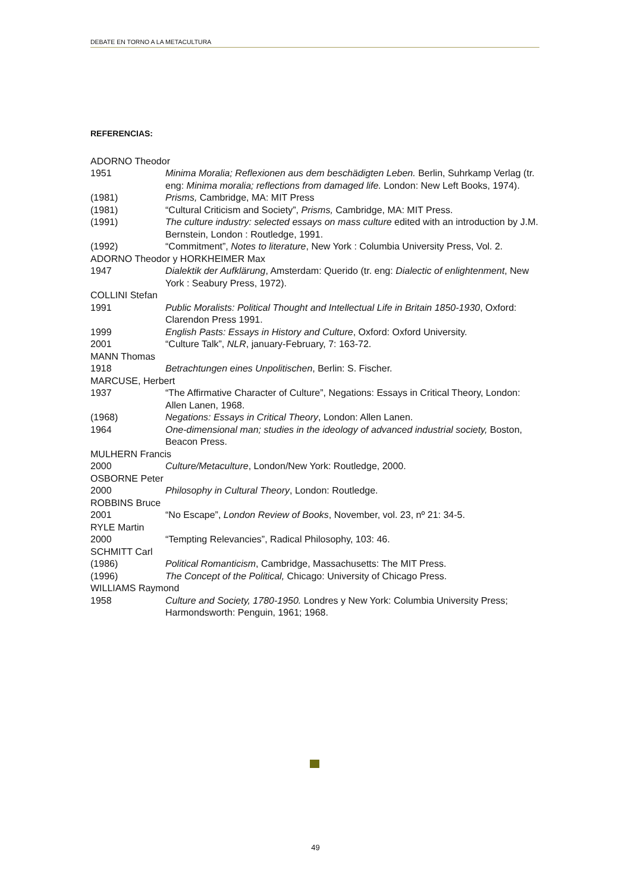DEBATE EN TORNO A LA METACULTURA
REFERENCIAS:
ADORNO Theodor
1951 Minima Moralia; Reflexionen aus dem beschädigten Leben. Berlin, Suhrkamp Verlag (tr. eng: Minima moralia; reflections from damaged life. London: New Left Books, 1974).
(1981) Prisms, Cambridge, MA: MIT Press
(1981) “Cultural Criticism and Society”, Prisms, Cambridge, MA: MIT Press.
(1991) The culture industry: selected essays on mass culture edited with an introduction by J.M. Bernstein, London : Routledge, 1991.
(1992) “Commitment”, Notes to literature, New York : Columbia University Press, Vol. 2.
ADORNO Theodor y HORKHEIMER Max
1947 Dialektik der Aufklärung, Amsterdam: Querido (tr. eng: Dialectic of enlightenment, New York : Seabury Press, 1972).
COLLINI Stefan
1991 Public Moralists: Political Thought and Intellectual Life in Britain 1850-1930, Oxford: Clarendon Press 1991.
1999 English Pasts: Essays in History and Culture, Oxford: Oxford University.
2001 “Culture Talk”, NLR, january-February, 7: 163-72.
MANN Thomas
1918 Betrachtungen eines Unpolitischen, Berlin: S. Fischer.
MARCUSE, Herbert
1937 “The Affirmative Character of Culture”, Negations: Essays in Critical Theory, London: Allen Lanen, 1968.
(1968) Negations: Essays in Critical Theory, London: Allen Lanen.
1964 One-dimensional man; studies in the ideology of advanced industrial society, Boston, Beacon Press.
MULHERN Francis
2000 Culture/Metaculture, London/New York: Routledge, 2000.
OSBORNE Peter
2000 Philosophy in Cultural Theory, London: Routledge.
ROBBINS Bruce
2001 “No Escape”, London Review of Books, November, vol. 23, nº 21: 34-5.
RYLE Martin
2000 “Tempting Relevancies”, Radical Philosophy, 103: 46.
SCHMITT Carl
(1986) Political Romanticism, Cambridge, Massachusetts: The MIT Press.
(1996) The Concept of the Political, Chicago: University of Chicago Press.
WILLIAMS Raymond
1958 Culture and Society, 1780-1950. Londres y New York: Columbia University Press; Harmondsworth: Penguin, 1961; 1968.
49